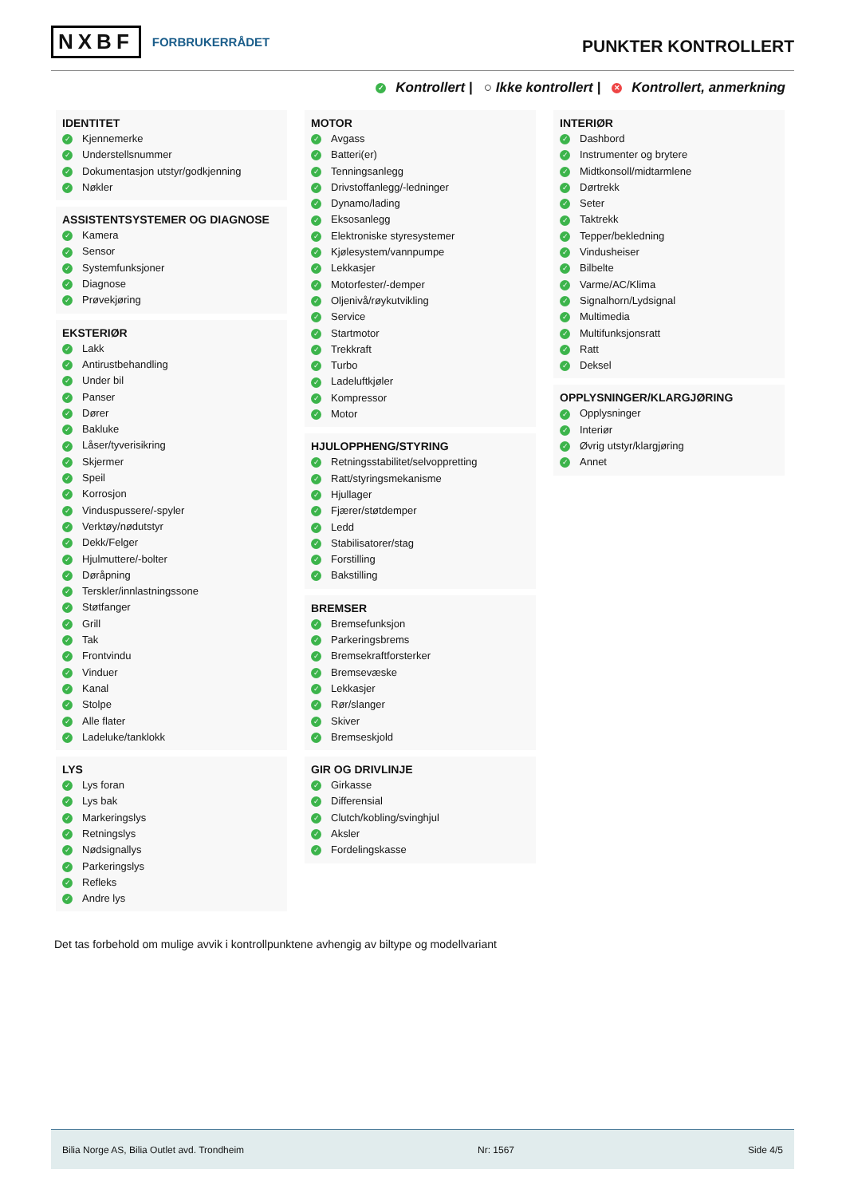NXBF FORBRUKERRÅDET
PUNKTER KONTROLLERT
✓ Kontrollert | ○ Ikke kontrollert | ✕ Kontrollert, anmerkning
IDENTITET
✓ Kjennemerke
✓ Understellsnummer
✓ Dokumentasjon utstyr/godkjenning
✓ Nøkler
ASSISTENTSYSTEMER OG DIAGNOSE
✓ Kamera
✓ Sensor
✓ Systemfunksjoner
✓ Diagnose
✓ Prøvekjøring
EKSTERIØR
✓ Lakk
✓ Antirustbehandling
✓ Under bil
✓ Panser
✓ Dører
✓ Bakluke
✓ Låser/tyverisikring
✓ Skjermer
✓ Speil
✓ Korrosjon
✓ Vinduspussere/-spyler
✓ Verktøy/nødutstyr
✓ Dekk/Felger
✓ Hjulmuttere/-bolter
✓ Døråpning
✓ Terskler/innlastningssone
✓ Støtfanger
✓ Grill
✓ Tak
✓ Frontvindu
✓ Vinduer
✓ Kanal
✓ Stolpe
✓ Alle flater
✓ Ladeluke/tanklokk
LYS
✓ Lys foran
✓ Lys bak
✓ Markeringslys
✓ Retningslys
✓ Nødsignallys
✓ Parkeringslys
✓ Refleks
✓ Andre lys
MOTOR
✓ Avgass
✓ Batteri(er)
✓ Tenningsanlegg
✓ Drivstoffanlegg/-ledninger
✓ Dynamo/lading
✓ Eksosanlegg
✓ Elektroniske styresystemer
✓ Kjølesystem/vannpumpe
✓ Lekkasjer
✓ Motorfester/-demper
✓ Oljenivå/røykutvikling
✓ Service
✓ Startmotor
✓ Trekkraft
✓ Turbo
✓ Ladeluftkjøler
✓ Kompressor
✓ Motor
HJULOPPHENG/STYRING
✓ Retningsstabilitet/selvoppretting
✓ Ratt/styringsmekanisme
✓ Hjullager
✓ Fjærer/støtdemper
✓ Ledd
✓ Stabilisatorer/stag
✓ Forstilling
✓ Bakstilling
BREMSER
✓ Bremsefunksjon
✓ Parkeringsbrems
✓ Bremsekraftforsterker
✓ Bremsevæske
✓ Lekkasjer
✓ Rør/slanger
✓ Skiver
✓ Bremseskjold
GIR OG DRIVLINJE
✓ Girkasse
✓ Differensial
✓ Clutch/kobling/svinghjul
✓ Aksler
✓ Fordelingskasse
INTERIØR
✓ Dashbord
✓ Instrumenter og brytere
✓ Midtkonsoll/midtarmlene
✓ Dørtrekk
✓ Seter
✓ Taktrekk
✓ Tepper/bekledning
✓ Vindusheiser
✓ Bilbelte
✓ Varme/AC/Klima
✓ Signalhorn/Lydsignal
✓ Multimedia
✓ Multifunksjonsratt
✓ Ratt
✓ Deksel
OPPLYSNINGER/KLARGJØRING
✓ Opplysninger
✓ Interiør
✓ Øvrig utstyr/klargjøring
✓ Annet
Det tas forbehold om mulige avvik i kontrollpunktene avhengig av biltype og modellvariant
Bilia Norge AS, Bilia Outlet avd. Trondheim Nr: 1567 Side 4/5